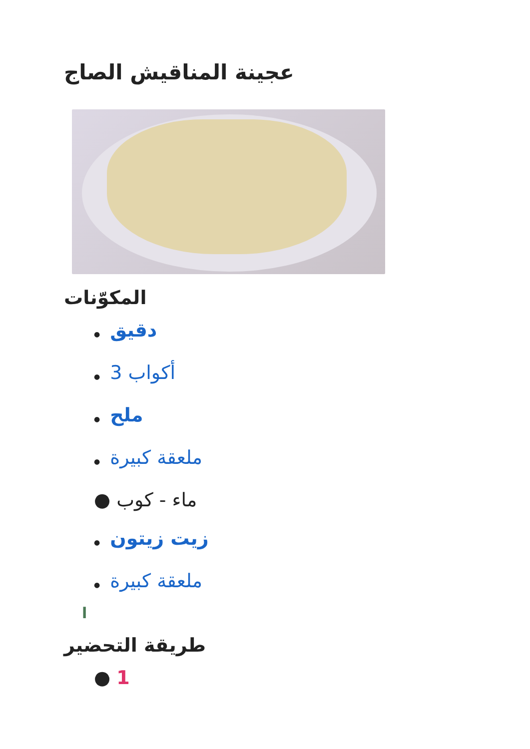عجينة المناقيش الصاج
المكوّنات
● دقيق
● 3 أكواب
● ملح
● ملعقة كبيرة
● ماء - كوب
● زيت زيتون
● ملعقة كبيرة
ا
طريقة التحضير
● 1